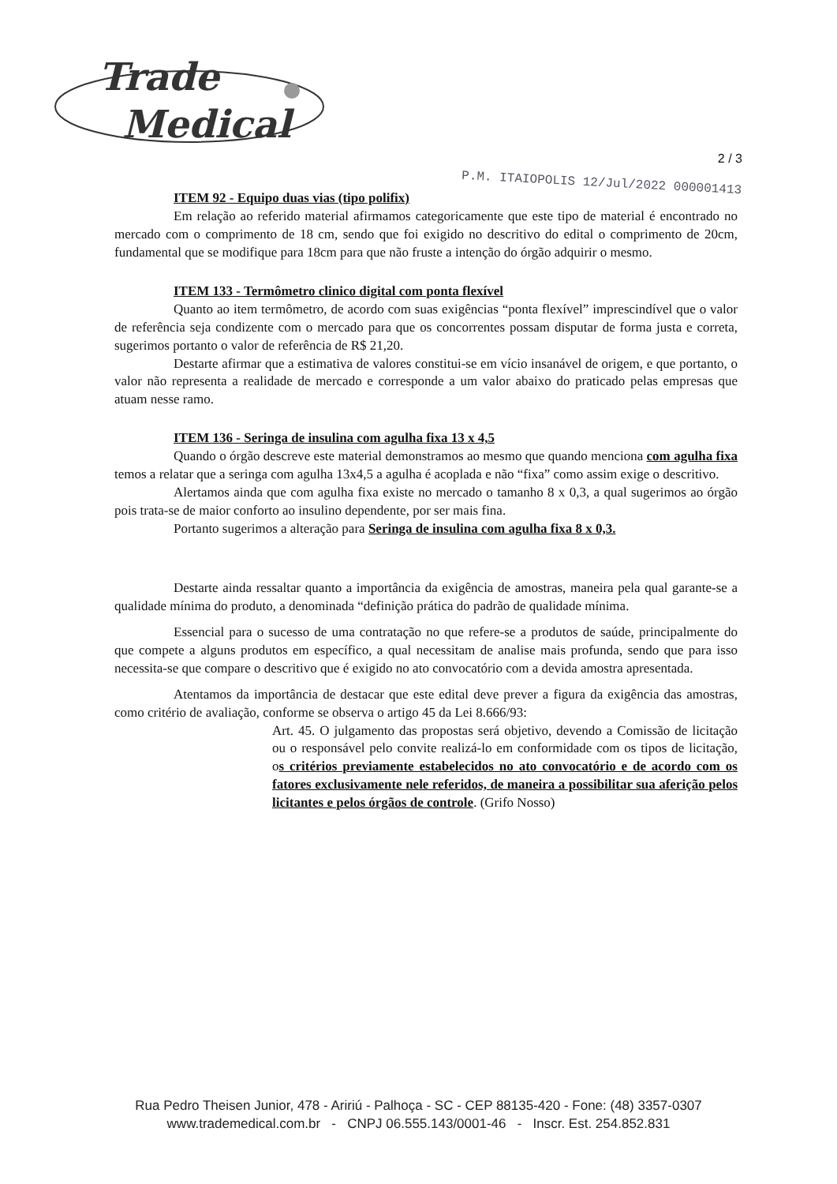Trade
Medical
2 / 3
P.M. ITAIOPOLIS 12/Jul/2022 000001413
ITEM 92 - Equipo duas vias (tipo polifix)
Em relação ao referido material afirmamos categoricamente que este tipo de material é encontrado no mercado com o comprimento de 18 cm, sendo que foi exigido no descritivo do edital o comprimento de 20cm, fundamental que se modifique para 18cm para que não fruste a intenção do órgão adquirir o mesmo.
ITEM 133 - Termômetro clinico digital com ponta flexível
Quanto ao item termômetro, de acordo com suas exigências “ponta flexível” imprescindível que o valor de referência seja condizente com o mercado para que os concorrentes possam disputar de forma justa e correta, sugerimos portanto o valor de referência de R$ 21,20.
Destarte afirmar que a estimativa de valores constitui-se em vício insanável de origem, e que portanto, o valor não representa a realidade de mercado e corresponde a um valor abaixo do praticado pelas empresas que atuam nesse ramo.
ITEM 136 - Seringa de insulina com agulha fixa 13 x 4,5
Quando o órgão descreve este material demonstramos ao mesmo que quando menciona com agulha fixa temos a relatar que a seringa com agulha 13x4,5 a agulha é acoplada e não “fixa” como assim exige o descritivo.
Alertamos ainda que com agulha fixa existe no mercado o tamanho 8 x 0,3, a qual sugerimos ao órgão pois trata-se de maior conforto ao insulino dependente, por ser mais fina.
Portanto sugerimos a alteração para Seringa de insulina com agulha fixa 8 x 0,3.
Destarte ainda ressaltar quanto a importância da exigência de amostras, maneira pela qual garante-se a qualidade mínima do produto, a denominada “definição prática do padrão de qualidade mínima.
Essencial para o sucesso de uma contratação no que refere-se a produtos de saúde, principalmente do que compete a alguns produtos em específico, a qual necessitam de analise mais profunda, sendo que para isso necessita-se que compare o descritivo que é exigido no ato convocatório com a devida amostra apresentada.
Atentamos da importância de destacar que este edital deve prever a figura da exigência das amostras, como critério de avaliação, conforme se observa o artigo 45 da Lei 8.666/93:
Art. 45. O julgamento das propostas será objetivo, devendo a Comissão de licitação ou o responsável pelo convite realizá-lo em conformidade com os tipos de licitação, os critérios previamente estabelecidos no ato convocatório e de acordo com os fatores exclusivamente nele referidos, de maneira a possibilitar sua aferição pelos licitantes e pelos órgãos de controle. (Grifo Nosso)
Rua Pedro Theisen Junior, 478 - Aririú - Palhoça - SC - CEP 88135-420 - Fone: (48) 3357-0307
www.trademedical.com.br - CNPJ 06.555.143/0001-46 - Inscr. Est. 254.852.831